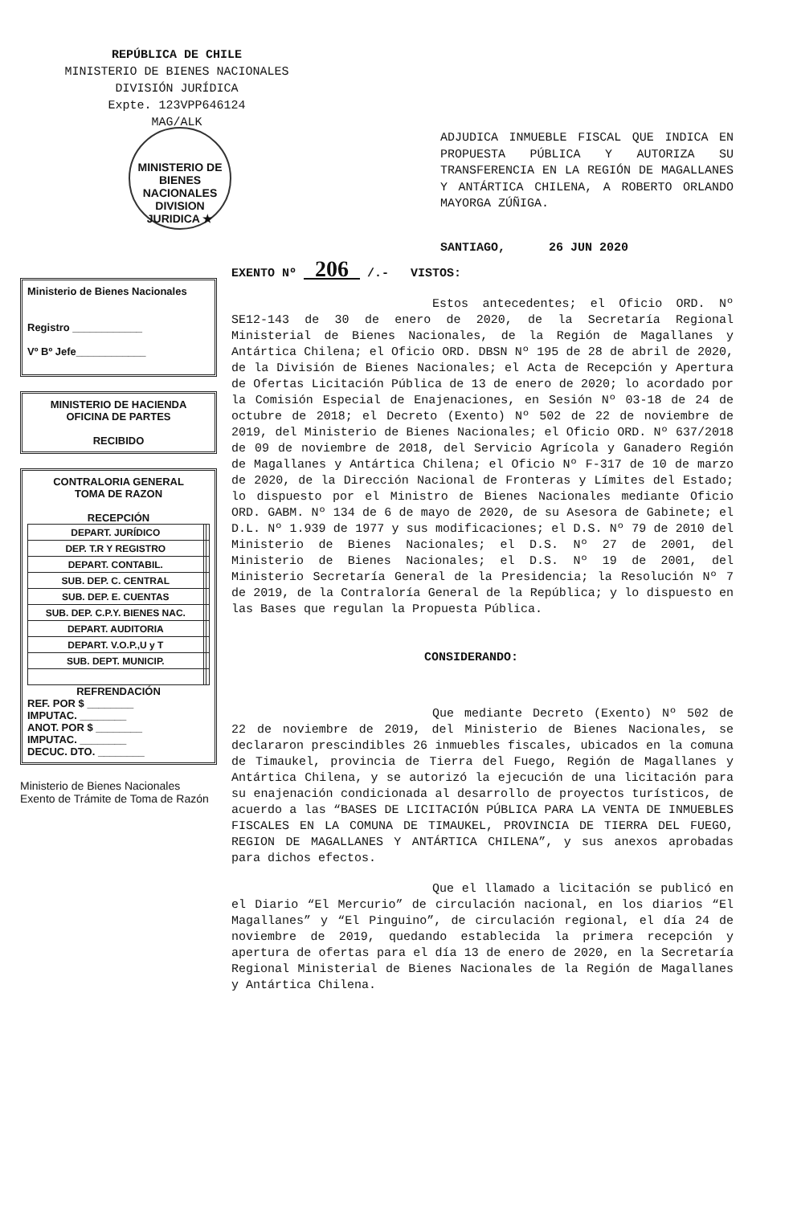REPÚBLICA DE CHILE
MINISTERIO DE BIENES NACIONALES
DIVISIÓN JURÍDICA
Expte. 123VPP646124
MAG/ALK
MINISTERIO DE BIENES NACIONALES
DIVISION JURIDICA ★
ADJUDICA INMUEBLE FISCAL QUE INDICA EN PROPUESTA PÚBLICA Y AUTORIZA SU TRANSFERENCIA EN LA REGIÓN DE MAGALLANES Y ANTÁRTICA CHILENA, A ROBERTO ORLANDO MAYORGA ZÚÑIGA.
SANTIAGO, 26 JUN 2020
Ministerio de Bienes Nacionales
Registro ____________
Vº Bº Jefe____________
MINISTERIO DE HACIENDA
OFICINA DE PARTES
RECIBIDO
CONTRALORIA GENERAL
TOMA DE RAZON
RECEPCIÓN
| DEPART. JURÍDICO | | |
| DEP. T.R Y REGISTRO | | |
| DEPART. CONTABIL. | | |
| SUB. DEP. C. CENTRAL | | |
| SUB. DEP. E. CUENTAS | | |
| SUB. DEP. C.P.Y. BIENES NAC. | | |
| DEPART. AUDITORIA | | |
| DEPART. V.O.P.,U y T | | |
| SUB. DEPT. MUNICIP. | | |
REFRENDACIÓN
REF. POR $ ________
IMPUTAC. ________
ANOT. POR $ ________
IMPUTAC. ________
DECUC. DTO. ________
Ministerio de Bienes Nacionales Exento de Trámite de Toma de Razón
EXENTO Nº 206 /.- VISTOS:
Estos antecedentes; el Oficio ORD. Nº SE12-143 de 30 de enero de 2020, de la Secretaría Regional Ministerial de Bienes Nacionales, de la Región de Magallanes y Antártica Chilena; el Oficio ORD. DBSN Nº 195 de 28 de abril de 2020, de la División de Bienes Nacionales; el Acta de Recepción y Apertura de Ofertas Licitación Pública de 13 de enero de 2020; lo acordado por la Comisión Especial de Enajenaciones, en Sesión Nº 03-18 de 24 de octubre de 2018; el Decreto (Exento) Nº 502 de 22 de noviembre de 2019, del Ministerio de Bienes Nacionales; el Oficio ORD. Nº 637/2018 de 09 de noviembre de 2018, del Servicio Agrícola y Ganadero Región de Magallanes y Antártica Chilena; el Oficio Nº F-317 de 10 de marzo de 2020, de la Dirección Nacional de Fronteras y Límites del Estado; lo dispuesto por el Ministro de Bienes Nacionales mediante Oficio ORD. GABM. Nº 134 de 6 de mayo de 2020, de su Asesora de Gabinete; el D.L. Nº 1.939 de 1977 y sus modificaciones; el D.S. Nº 79 de 2010 del Ministerio de Bienes Nacionales; el D.S. Nº 27 de 2001, del Ministerio de Bienes Nacionales; el D.S. Nº 19 de 2001, del Ministerio Secretaría General de la Presidencia; la Resolución Nº 7 de 2019, de la Contraloría General de la República; y lo dispuesto en las Bases que regulan la Propuesta Pública.
CONSIDERANDO:
Que mediante Decreto (Exento) Nº 502 de 22 de noviembre de 2019, del Ministerio de Bienes Nacionales, se declararon prescindibles 26 inmuebles fiscales, ubicados en la comuna de Timaukel, provincia de Tierra del Fuego, Región de Magallanes y Antártica Chilena, y se autorizó la ejecución de una licitación para su enajenación condicionada al desarrollo de proyectos turísticos, de acuerdo a las “BASES DE LICITACIÓN PÚBLICA PARA LA VENTA DE INMUEBLES FISCALES EN LA COMUNA DE TIMAUKEL, PROVINCIA DE TIERRA DEL FUEGO, REGION DE MAGALLANES Y ANTÁRTICA CHILENA”, y sus anexos aprobadas para dichos efectos.
Que el llamado a licitación se publicó en el Diario “El Mercurio” de circulación nacional, en los diarios “El Magallanes” y “El Pinguino”, de circulación regional, el día 24 de noviembre de 2019, quedando establecida la primera recepción y apertura de ofertas para el día 13 de enero de 2020, en la Secretaría Regional Ministerial de Bienes Nacionales de la Región de Magallanes y Antártica Chilena.